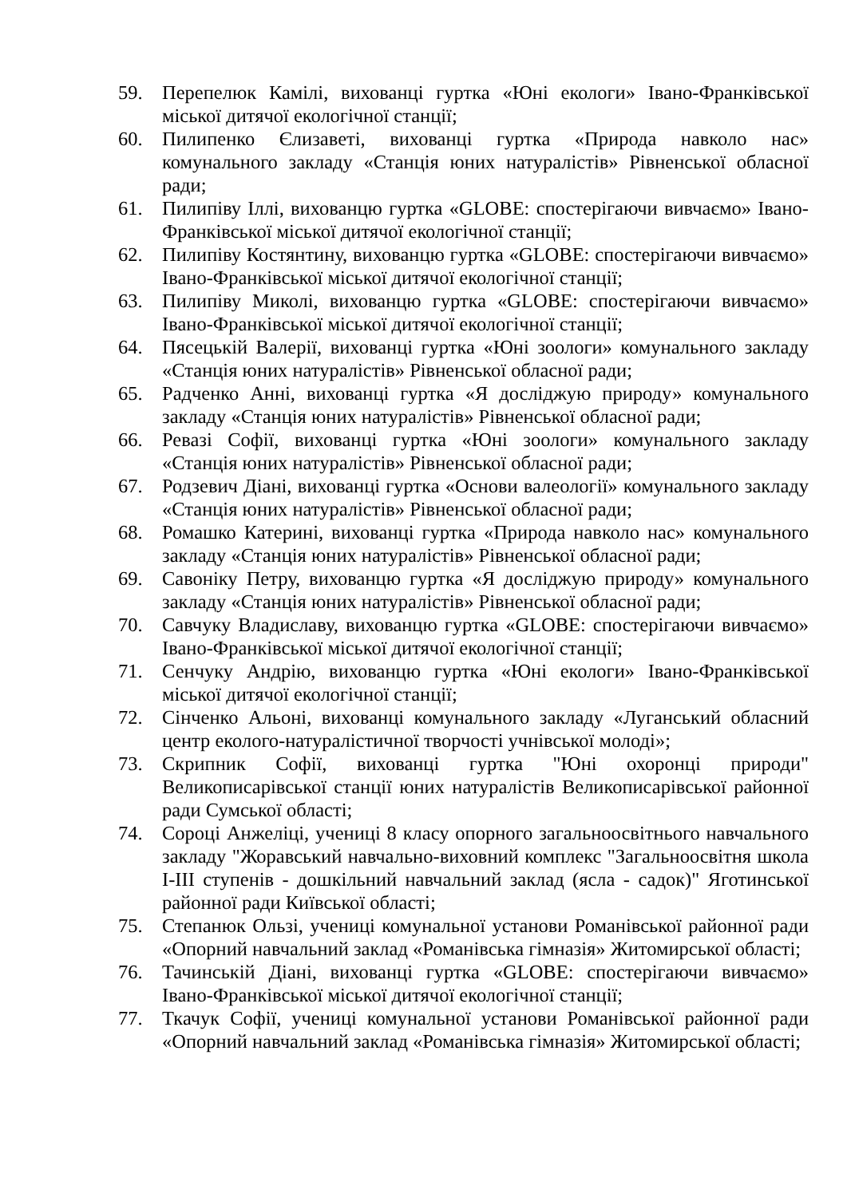59. Перепелюк Камілі, вихованці гуртка «Юні екологи» Івано-Франківської міської дитячої екологічної станції;
60. Пилипенко Єлизаветі, вихованці гуртка «Природа навколо нас» комунального закладу «Станція юних натуралістів» Рівненської обласної ради;
61. Пилипіву Іллі, вихованцю гуртка «GLOBE: спостерігаючи вивчаємо» Івано-Франківської міської дитячої екологічної станції;
62. Пилипіву Костянтину, вихованцю гуртка «GLOBE: спостерігаючи вивчаємо» Івано-Франківської міської дитячої екологічної станції;
63. Пилипіву Миколі, вихованцю гуртка «GLOBE: спостерігаючи вивчаємо» Івано-Франківської міської дитячої екологічної станції;
64. Пясецькій Валерії, вихованці гуртка «Юні зоологи» комунального закладу «Станція юних натуралістів» Рівненської обласної ради;
65. Радченко Анні, вихованці гуртка «Я досліджую природу» комунального закладу «Станція юних натуралістів» Рівненської обласної ради;
66. Ревазі Софії, вихованці гуртка «Юні зоологи» комунального закладу «Станція юних натуралістів» Рівненської обласної ради;
67. Родзевич Діані, вихованці гуртка «Основи валеології» комунального закладу «Станція юних натуралістів» Рівненської обласної ради;
68. Ромашко Катерині, вихованці гуртка «Природа навколо нас» комунального закладу «Станція юних натуралістів» Рівненської обласної ради;
69. Савоніку Петру, вихованцю гуртка «Я досліджую природу» комунального закладу «Станція юних натуралістів» Рівненської обласної ради;
70. Савчуку Владиславу, вихованцю гуртка «GLOBE: спостерігаючи вивчаємо» Івано-Франківської міської дитячої екологічної станції;
71. Сенчуку Андрію, вихованцю гуртка «Юні екологи» Івано-Франківської міської дитячої екологічної станції;
72. Сінченко Альоні, вихованці комунального закладу «Луганський обласний центр еколого-натуралістичної творчості учнівської молоді»;
73. Скрипник Софії, вихованці гуртка "Юні охоронці природи" Великописарівської станції юних натуралістів Великописарівської районної ради Сумської області;
74. Сороці Анжеліці, учениці 8 класу опорного загальноосвітнього навчального закладу "Жоравський навчально-виховний комплекс "Загальноосвітня школа I-III ступенів - дошкільний навчальний заклад (ясла - садок)" Яготинської районної ради Київської області;
75. Степанюк Ользі, учениці комунальної установи Романівської районної ради «Опорний навчальний заклад «Романівська гімназія» Житомирської області;
76. Тачинській Діані, вихованці гуртка «GLOBE: спостерігаючи вивчаємо» Івано-Франківської міської дитячої екологічної станції;
77. Ткачук Софії, учениці комунальної установи Романівської районної ради «Опорний навчальний заклад «Романівська гімназія» Житомирської області;